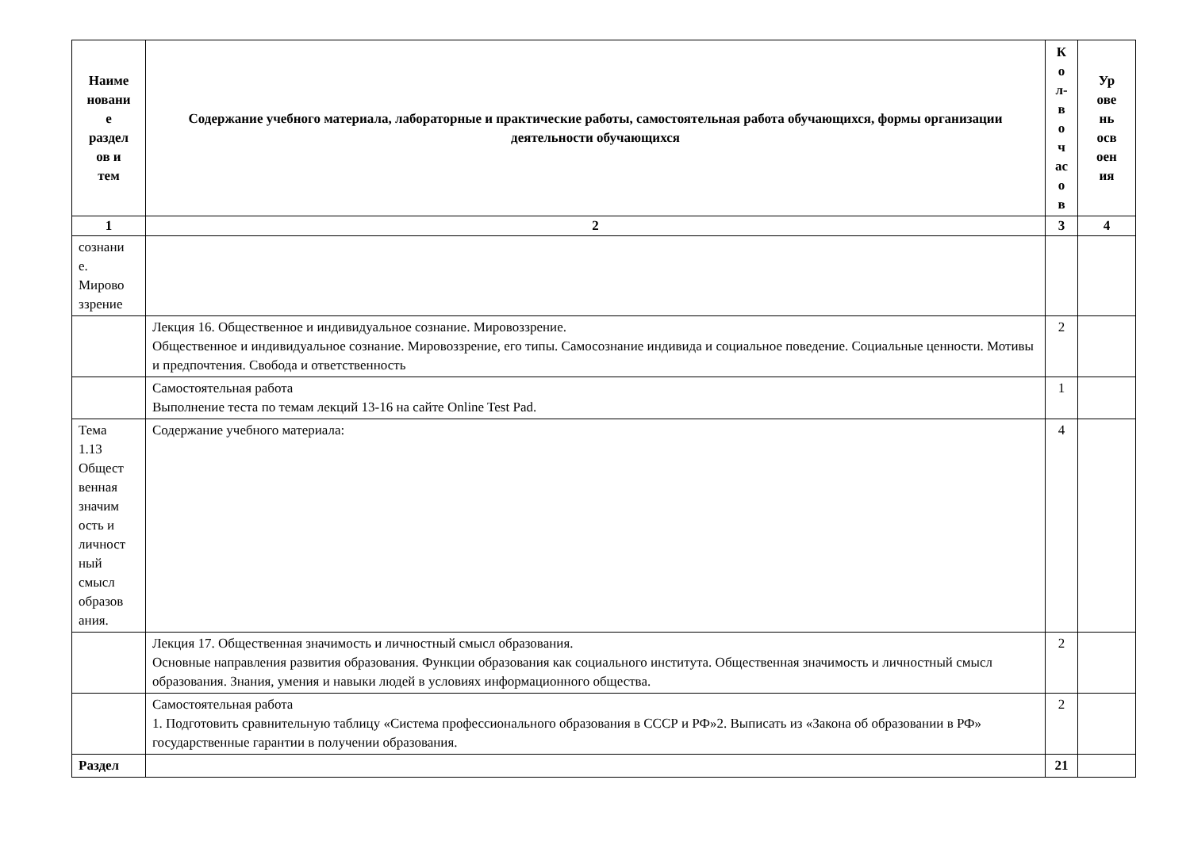| Наиме новани е раздел ов и тем | Содержание учебного материала, лабораторные и практические работы, самостоятельная работа обучающихся, формы организации деятельности обучающихся | К о л- в о ч ас о в | Ур ове нь осв оен ия |
| --- | --- | --- | --- |
| 1 | 2 | 3 | 4 |
| сознани е. Мирово ззрение | | | |
| | Лекция 16. Общественное и индивидуальное сознание. Мировоззрение. Общественное и индивидуальное сознание. Мировоззрение, его типы. Самосознание индивида и социальное поведение. Социальные ценности. Мотивы и предпочтения. Свобода и ответственность | 2 | |
| | Самостоятельная работа Выполнение теста по темам лекций 13-16 на сайте Online Test Pad. | 1 | |
| Тема 1.13 Общест венная значим ость и личност ный смысл образов ания. | Содержание учебного материала: | 4 | |
| | Лекция 17. Общественная значимость и личностный смысл образования. Основные направления развития образования. Функции образования как социального института. Общественная значимость и личностный смысл образования. Знания, умения и навыки людей в условиях информационного общества. | 2 | |
| | Самостоятельная работа 1. Подготовить сравнительную таблицу «Система профессионального образования в СССР и РФ»2. Выписать из «Закона об образовании в РФ» государственные гарантии в получении образования. | 2 | |
| Раздел | | 21 | |